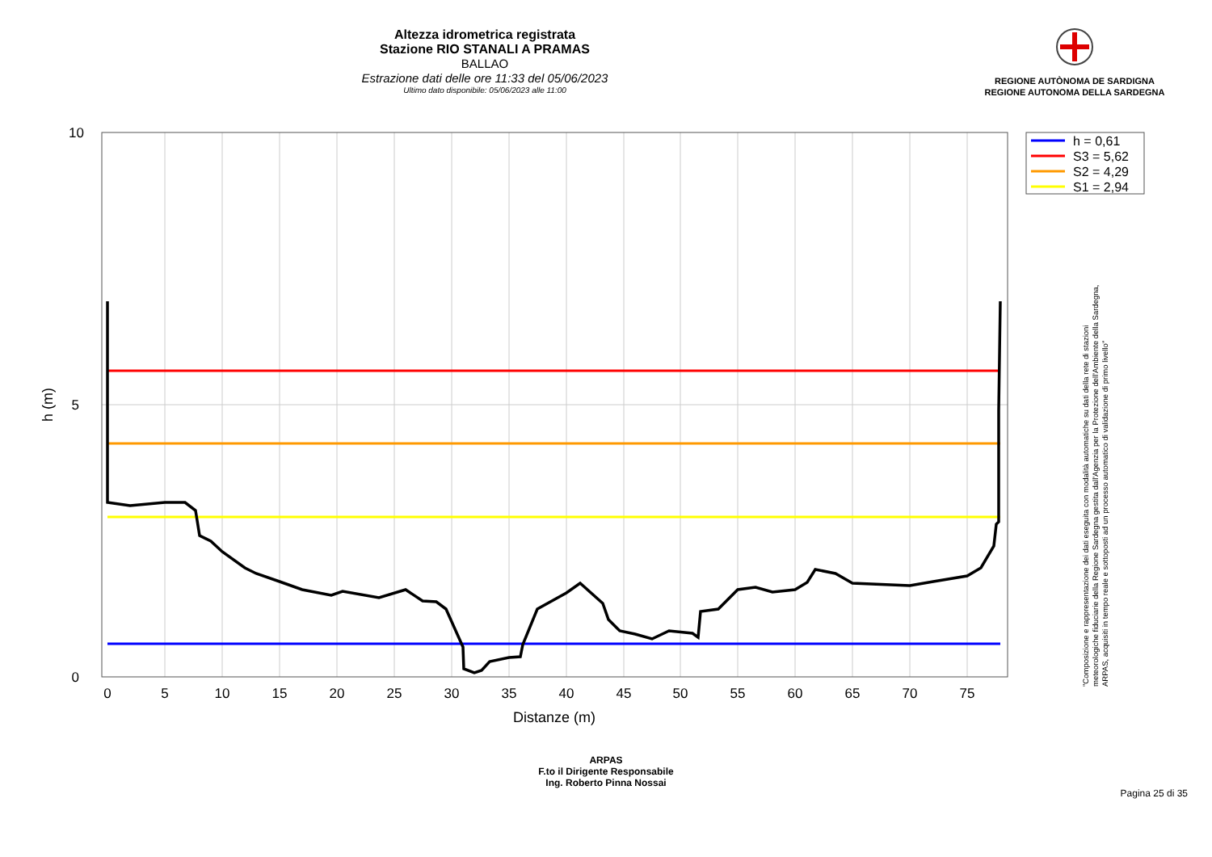Altezza idrometrica registrata
Stazione RIO STANALI A PRAMAS
BALLAO
Estrazione dati delle ore 11:33 del 05/06/2023
Ultimo dato disponibile: 05/06/2023 alle 11:00
REGIONE AUTÒNOMA DE SARDIGNA
REGIONE AUTONOMA DELLA SARDEGNA
10
5
0
0
5
10
15
20
25
30
35
40
45
50
55
60
65
70
75
Distanze (m)
h (m)
h = 0,61
S3 = 5,62
S2 = 4,29
S1 = 2,94
"Composizione e rappresentazione dei dati eseguita con modalità automatiche su dati della rete di stazioni
meteorologiche fiduciarie della Regione Sardegna gestita dall'Agenzia per la Protezione dell'Ambiente della Sardegna,
ARPAS, acquisiti in tempo reale e sottoposti ad un processo automatico di validazione di primo livello"
ARPAS
F.to il Dirigente Responsabile
Ing. Roberto Pinna Nossai
Pagina 25 di 35